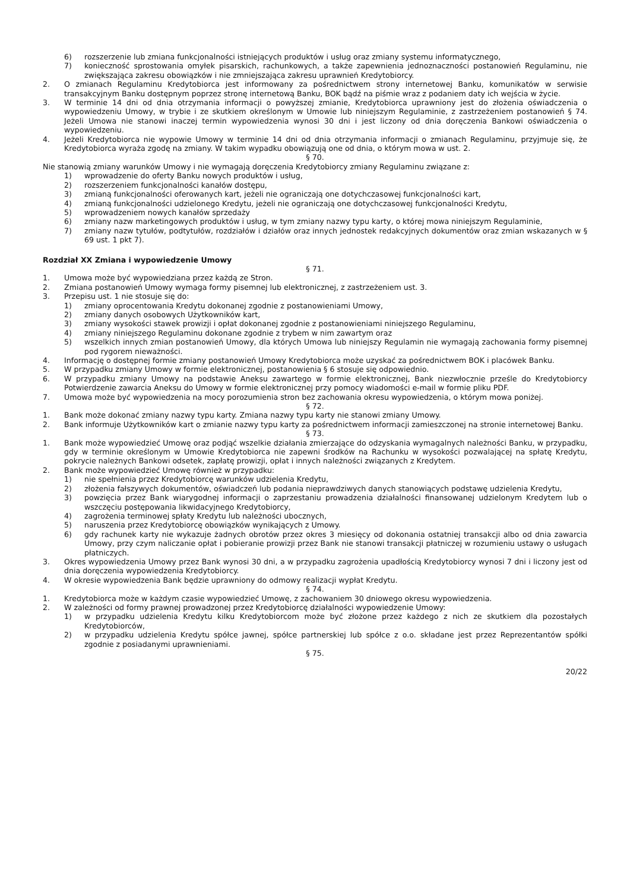6) rozszerzenie lub zmiana funkcjonalności istniejących produktów i usług oraz zmiany systemu informatycznego,
7) konieczność sprostowania omyłek pisarskich, rachunkowych, a także zapewnienia jednoznaczności postanowień Regulaminu, nie zwiększająca zakresu obowiązków i nie zmniejszająca zakresu uprawnień Kredytobiorcy.
2. O zmianach Regulaminu Kredytobiorca jest informowany za pośrednictwem strony internetowej Banku, komunikatów w serwisie transakcyjnym Banku dostępnym poprzez stronę internetową Banku, BOK bądź na piśmie wraz z podaniem daty ich wejścia w życie.
3. W terminie 14 dni od dnia otrzymania informacji o powyższej zmianie, Kredytobiorca uprawniony jest do złożenia oświadczenia o wypowiedzeniu Umowy, w trybie i ze skutkiem określonym w Umowie lub niniejszym Regulaminie, z zastrzeżeniem postanowień § 74. Jeżeli Umowa nie stanowi inaczej termin wypowiedzenia wynosi 30 dni i jest liczony od dnia doręczenia Bankowi oświadczenia o wypowiedzeniu.
4. Jeżeli Kredytobiorca nie wypowie Umowy w terminie 14 dni od dnia otrzymania informacji o zmianach Regulaminu, przyjmuje się, że Kredytobiorca wyraża zgodę na zmiany. W takim wypadku obowiązują one od dnia, o którym mowa w ust. 2.
§ 70.
Nie stanowią zmiany warunków Umowy i nie wymagają doręczenia Kredytobiorcy zmiany Regulaminu związane z:
1) wprowadzenie do oferty Banku nowych produktów i usług,
2) rozszerzeniem funkcjonalności kanałów dostępu,
3) zmianą funkcjonalności oferowanych kart, jeżeli nie ograniczają one dotychczasowej funkcjonalności kart,
4) zmianą funkcjonalności udzielonego Kredytu, jeżeli nie ograniczają one dotychczasowej funkcjonalności Kredytu,
5) wprowadzeniem nowych kanałów sprzedaży
6) zmiany nazw marketingowych produktów i usług, w tym zmiany nazwy typu karty, o której mowa niniejszym Regulaminie,
7) zmiany nazw tytułów, podtytułów, rozdziałów i działów oraz innych jednostek redakcyjnych dokumentów oraz zmian wskazanych w § 69 ust. 1 pkt 7).
Rozdział XX Zmiana i wypowiedzenie Umowy
§ 71.
1. Umowa może być wypowiedziana przez każdą ze Stron.
2. Zmiana postanowień Umowy wymaga formy pisemnej lub elektronicznej, z zastrzeżeniem ust. 3.
3. Przepisu ust. 1 nie stosuje się do:
1) zmiany oprocentowania Kredytu dokonanej zgodnie z postanowieniami Umowy,
2) zmiany danych osobowych Użytkowników kart,
3) zmiany wysokości stawek prowizji i opłat dokonanej zgodnie z postanowieniami niniejszego Regulaminu,
4) zmiany niniejszego Regulaminu dokonane zgodnie z trybem w nim zawartym oraz
5) wszelkich innych zmian postanowień Umowy, dla których Umowa lub niniejszy Regulamin nie wymagają zachowania formy pisemnej pod rygorem nieważności.
4. Informację o dostępnej formie zmiany postanowień Umowy Kredytobiorca może uzyskać za pośrednictwem BOK i placówek Banku.
5. W przypadku zmiany Umowy w formie elektronicznej, postanowienia § 6 stosuje się odpowiednio.
6. W przypadku zmiany Umowy na podstawie Aneksu zawartego w formie elektronicznej, Bank niezwłocznie prześle do Kredytobiorcy Potwierdzenie zawarcia Aneksu do Umowy w formie elektronicznej przy pomocy wiadomości e-mail w formie pliku PDF.
7. Umowa może być wypowiedzenia na mocy porozumienia stron bez zachowania okresu wypowiedzenia, o którym mowa poniżej.
§ 72.
1. Bank może dokonać zmiany nazwy typu karty. Zmiana nazwy typu karty nie stanowi zmiany Umowy.
2. Bank informuje Użytkowników kart o zmianie nazwy typu karty za pośrednictwem informacji zamieszczonej na stronie internetowej Banku.
§ 73.
1. Bank może wypowiedzieć Umowę oraz podjąć wszelkie działania zmierzające do odzyskania wymagalnych należności Banku, w przypadku, gdy w terminie określonym w Umowie Kredytobiorca nie zapewni środków na Rachunku w wysokości pozwalającej na spłatę Kredytu, pokrycie należnych Bankowi odsetek, zapłatę prowizji, opłat i innych należności związanych z Kredytem.
2. Bank może wypowiedzieć Umowę również w przypadku:
1) nie spełnienia przez Kredytobiorcę warunków udzielenia Kredytu,
2) złożenia fałszywych dokumentów, oświadczeń lub podania nieprawdziwych danych stanowiących podstawę udzielenia Kredytu,
3) powzięcia przez Bank wiarygodnej informacji o zaprzestaniu prowadzenia działalności finansowanej udzielonym Kredytem lub o wszczęciu postępowania likwidacyjnego Kredytobiorcy,
4) zagrożenia terminowej spłaty Kredytu lub należności ubocznych,
5) naruszenia przez Kredytobiorcę obowiązków wynikających z Umowy.
6) gdy rachunek karty nie wykazuje żadnych obrotów przez okres 3 miesięcy od dokonania ostatniej transakcji albo od dnia zawarcia Umowy, przy czym naliczanie opłat i pobieranie prowizji przez Bank nie stanowi transakcji płatniczej w rozumieniu ustawy o usługach płatniczych.
3. Okres wypowiedzenia Umowy przez Bank wynosi 30 dni, a w przypadku zagrożenia upadłością Kredytobiorcy wynosi 7 dni i liczony jest od dnia doręczenia wypowiedzenia Kredytobiorcy.
4. W okresie wypowiedzenia Bank będzie uprawniony do odmowy realizacji wypłat Kredytu.
§ 74.
1. Kredytobiorca może w każdym czasie wypowiedzieć Umowę, z zachowaniem 30 dniowego okresu wypowiedzenia.
2. W zależności od formy prawnej prowadzonej przez Kredytobiorcę działalności wypowiedzenie Umowy:
1) w przypadku udzielenia Kredytu kilku Kredytobiorcom może być złożone przez każdego z nich ze skutkiem dla pozostałych Kredytobiorców,
2) w przypadku udzielenia Kredytu spółce jawnej, spółce partnerskiej lub spółce z o.o. składane jest przez Reprezentantów spółki zgodnie z posiadanymi uprawnieniami.
§ 75.
20/22